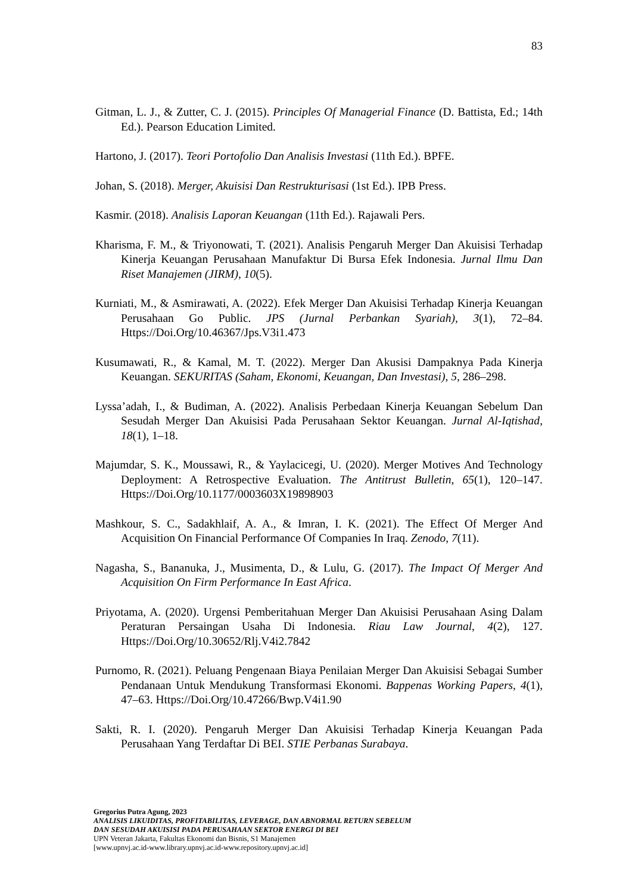83
Gitman, L. J., & Zutter, C. J. (2015). Principles Of Managerial Finance (D. Battista, Ed.; 14th Ed.). Pearson Education Limited.
Hartono, J. (2017). Teori Portofolio Dan Analisis Investasi (11th Ed.). BPFE.
Johan, S. (2018). Merger, Akuisisi Dan Restrukturisasi (1st Ed.). IPB Press.
Kasmir. (2018). Analisis Laporan Keuangan (11th Ed.). Rajawali Pers.
Kharisma, F. M., & Triyonowati, T. (2021). Analisis Pengaruh Merger Dan Akuisisi Terhadap Kinerja Keuangan Perusahaan Manufaktur Di Bursa Efek Indonesia. Jurnal Ilmu Dan Riset Manajemen (JIRM), 10(5).
Kurniati, M., & Asmirawati, A. (2022). Efek Merger Dan Akuisisi Terhadap Kinerja Keuangan Perusahaan Go Public. JPS (Jurnal Perbankan Syariah), 3(1), 72–84. Https://Doi.Org/10.46367/Jps.V3i1.473
Kusumawati, R., & Kamal, M. T. (2022). Merger Dan Akusisi Dampaknya Pada Kinerja Keuangan. SEKURITAS (Saham, Ekonomi, Keuangan, Dan Investasi), 5, 286–298.
Lyssa’adah, I., & Budiman, A. (2022). Analisis Perbedaan Kinerja Keuangan Sebelum Dan Sesudah Merger Dan Akuisisi Pada Perusahaan Sektor Keuangan. Jurnal Al-Iqtishad, 18(1), 1–18.
Majumdar, S. K., Moussawi, R., & Yaylacicegi, U. (2020). Merger Motives And Technology Deployment: A Retrospective Evaluation. The Antitrust Bulletin, 65(1), 120–147. Https://Doi.Org/10.1177/0003603X19898903
Mashkour, S. C., Sadakhlaif, A. A., & Imran, I. K. (2021). The Effect Of Merger And Acquisition On Financial Performance Of Companies In Iraq. Zenodo, 7(11).
Nagasha, S., Bananuka, J., Musimenta, D., & Lulu, G. (2017). The Impact Of Merger And Acquisition On Firm Performance In East Africa.
Priyotama, A. (2020). Urgensi Pemberitahuan Merger Dan Akuisisi Perusahaan Asing Dalam Peraturan Persaingan Usaha Di Indonesia. Riau Law Journal, 4(2), 127. Https://Doi.Org/10.30652/Rlj.V4i2.7842
Purnomo, R. (2021). Peluang Pengenaan Biaya Penilaian Merger Dan Akuisisi Sebagai Sumber Pendanaan Untuk Mendukung Transformasi Ekonomi. Bappenas Working Papers, 4(1), 47–63. Https://Doi.Org/10.47266/Bwp.V4i1.90
Sakti, R. I. (2020). Pengaruh Merger Dan Akuisisi Terhadap Kinerja Keuangan Pada Perusahaan Yang Terdaftar Di BEI. STIE Perbanas Surabaya.
Gregorius Putra Agung, 2023
ANALISIS LIKUIDITAS, PROFITABILITAS, LEVERAGE, DAN ABNORMAL RETURN SEBELUM
DAN SESUDAH AKUISISI PADA PERUSAHAAN SEKTOR ENERGI DI BEI
UPN Veteran Jakarta, Fakultas Ekonomi dan Bisnis, S1 Manajemen
[www.upnvj.ac.id-www.library.upnvj.ac.id-www.repository.upnvj.ac.id]